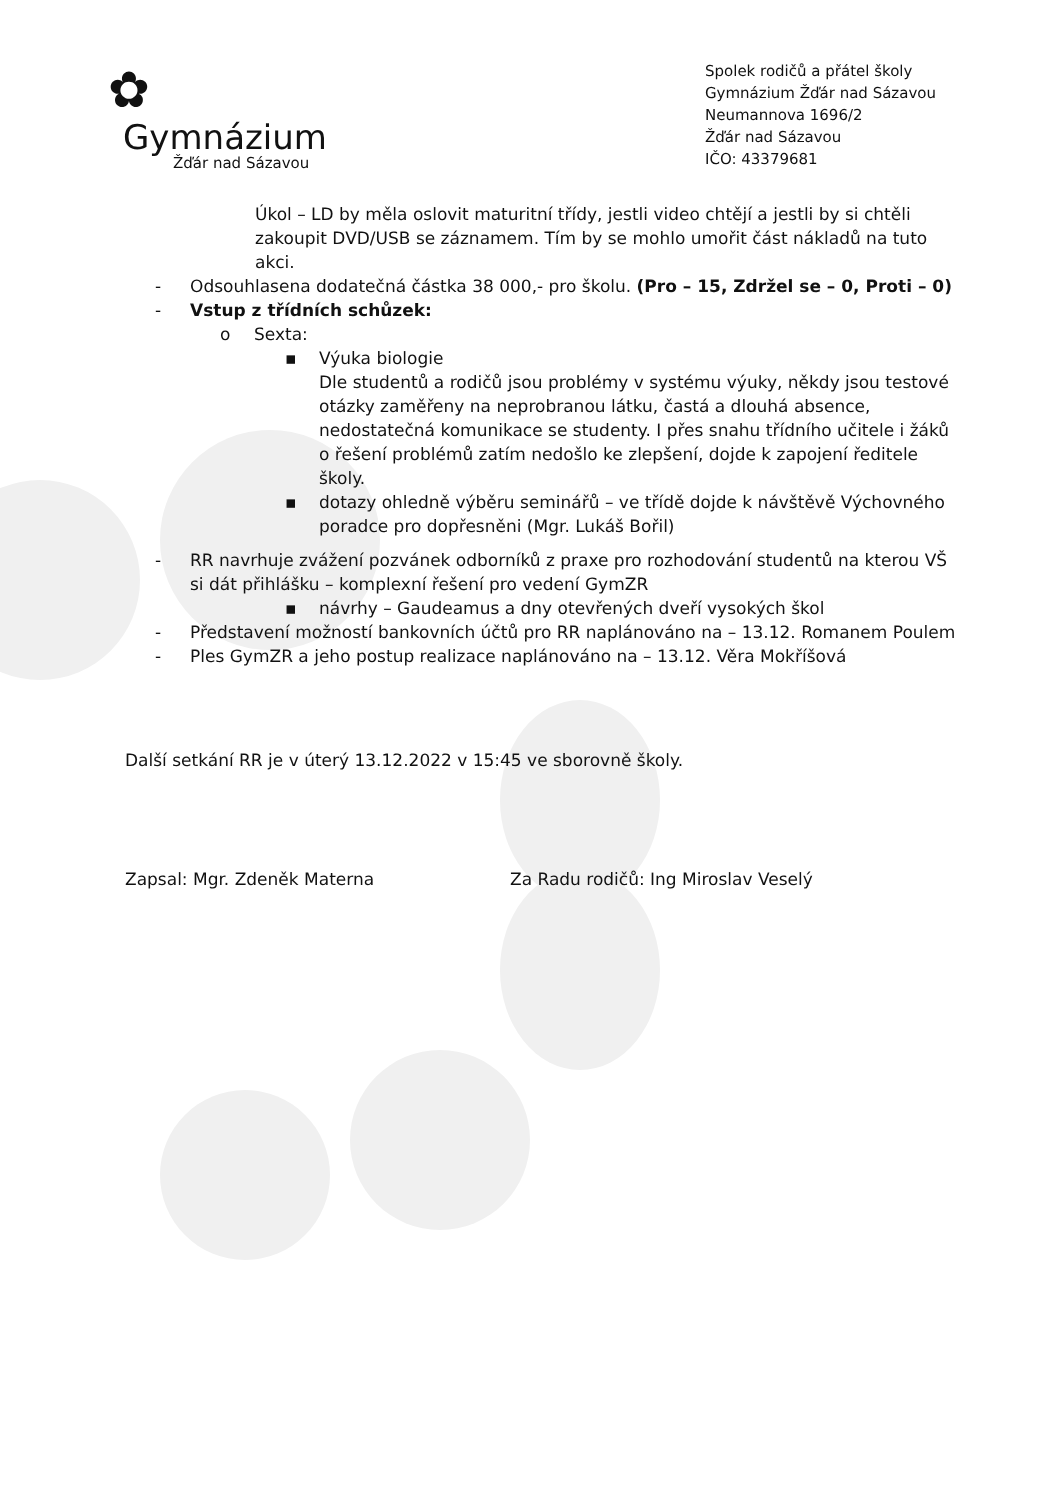✿
Gymnázium
Žďár nad Sázavou
Spolek rodičů a přátel školy
Gymnázium Žďár nad Sázavou
Neumannova 1696/2
Žďár nad Sázavou
IČO: 43379681
Úkol – LD by měla oslovit maturitní třídy, jestli video chtějí a jestli by si chtěli zakoupit DVD/USB se záznamem. Tím by se mohlo umořit část nákladů na tuto akci.
- Odsouhlasena dodatečná částka 38 000,- pro školu. (Pro – 15, Zdržel se – 0, Proti – 0)
- Vstup z třídních schůzek:
o Sexta:
▪ Výuka biologie
Dle studentů a rodičů jsou problémy v systému výuky, někdy jsou testové otázky zaměřeny na neprobranou látku, častá a dlouhá absence, nedostatečná komunikace se studenty. I přes snahu třídního učitele i žáků o řešení problémů zatím nedošlo ke zlepšení, dojde k zapojení ředitele školy.
▪ dotazy ohledně výběru seminářů – ve třídě dojde k návštěvě Výchovného poradce pro dopřesněni (Mgr. Lukáš Bořil)
- RR navrhuje zvážení pozvánek odborníků z praxe pro rozhodování studentů na kterou VŠ si dát přihlášku – komplexní řešení pro vedení GymZR
▪ návrhy – Gaudeamus a dny otevřených dveří vysokých škol
- Představení možností bankovních účtů pro RR naplánováno na – 13.12. Romanem Poulem
- Ples GymZR a jeho postup realizace naplánováno na – 13.12. Věra Mokříšová
Další setkání RR je v úterý 13.12.2022 v 15:45 ve sborovně školy.
Zapsal: Mgr. Zdeněk Materna Za Radu rodičů: Ing Miroslav Veselý